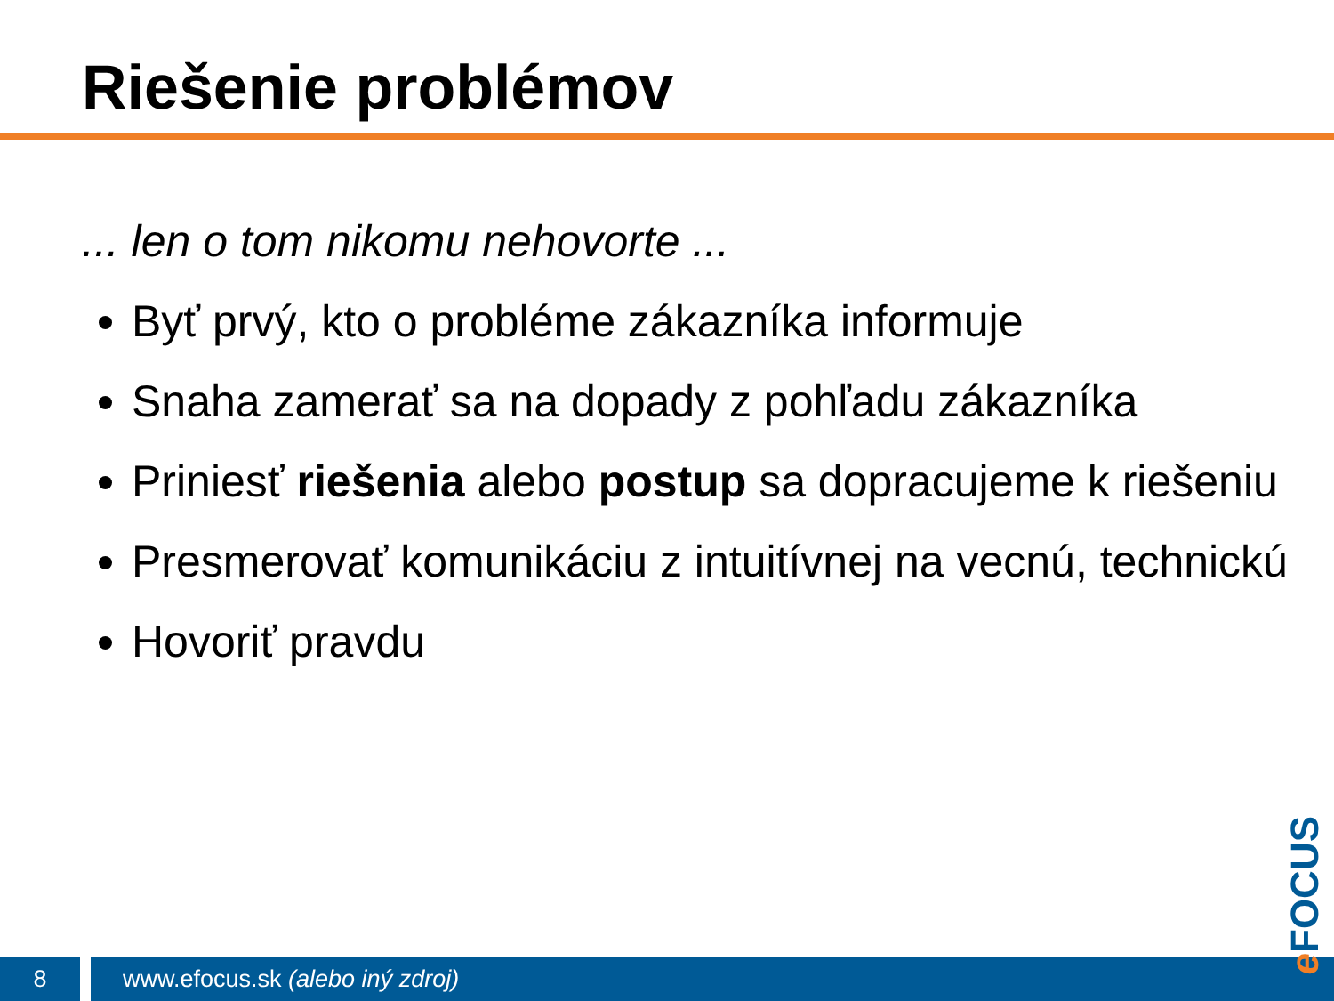Riešenie problémov
... len o tom nikomu nehovorte ...
Byť prvý, kto o probléme zákazníka informuje
Snaha zamerať sa na dopady z pohľadu zákazníka
Priniesť riešenia alebo postup sa dopracujeme k riešeniu
Presmerovať komunikáciu z intuitívnej na vecnú, technickú
Hovoriť pravdu
8
www.efocus.sk (alebo iný zdroj)
e FOCUS